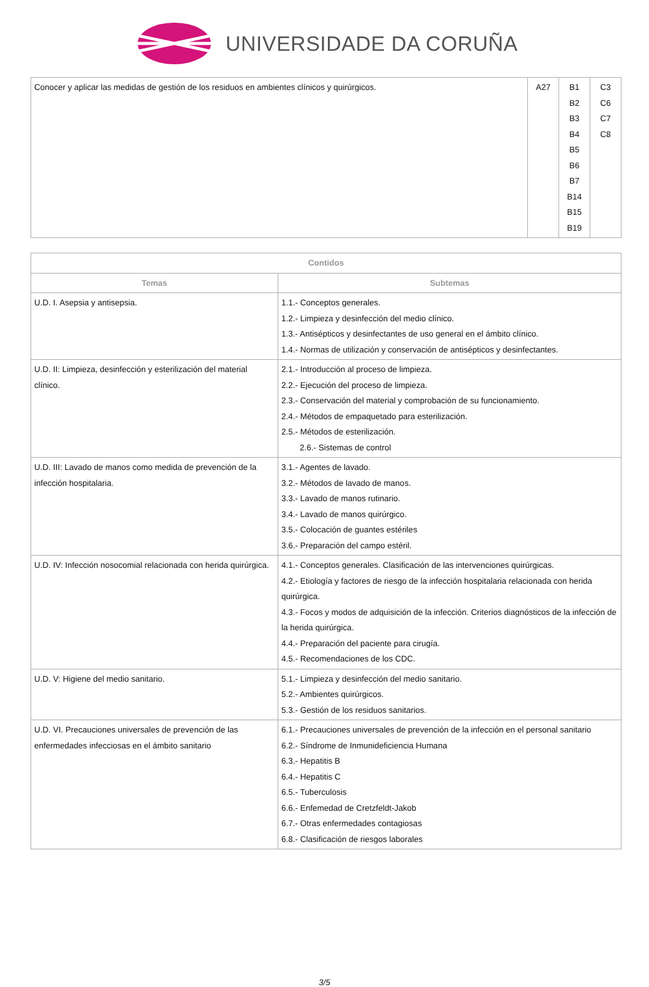UNIVERSIDADE DA CORUÑA
| Conocer y aplicar las medidas de gestión de los residuos en ambientes clínicos y quirúrgicos. | A27 | B1 B2 B3 B4 B5 B6 B7 B14 B15 B19 | C3 C6 C7 C8 |
| Contidos | |
| --- | --- |
| Temas | Subtemas |
| U.D. I. Asepsia y antisepsia. | 1.1.- Conceptos generales. 1.2.- Limpieza y desinfección del medio clínico. 1.3.- Antisépticos y desinfectantes de uso general en el ámbito clínico. 1.4.- Normas de utilización y conservación de antisépticos y desinfectantes. |
| U.D. II: Limpieza, desinfección y esterilización del material clínico. | 2.1.- Introducción al proceso de limpieza. 2.2.- Ejecución del proceso de limpieza. 2.3.- Conservación del material y comprobación de su funcionamiento. 2.4.- Métodos de empaquetado para esterilización. 2.5.- Métodos de esterilización. 2.6.- Sistemas de control |
| U.D. III: Lavado de manos como medida de prevención de la infección hospitalaria. | 3.1.- Agentes de lavado. 3.2.- Métodos de lavado de manos. 3.3.- Lavado de manos rutinario. 3.4.- Lavado de manos quirúrgico. 3.5.- Colocación de guantes estériles 3.6.- Preparación del campo estéril. |
| U.D. IV: Infección nosocomial relacionada con herida quirúrgica. | 4.1.- Conceptos generales. Clasificación de las intervenciones quirúrgicas. 4.2.- Etiología y factores de riesgo de la infección hospitalaria relacionada con herida quirúrgica. 4.3.- Focos y modos de adquisición de la infección. Criterios diagnósticos de la infección de la herida quirúrgica. 4.4.- Preparación del paciente para cirugía. 4.5.- Recomendaciones de los CDC. |
| U.D. V: Higiene del medio sanitario. | 5.1.- Limpieza y desinfección del medio sanitario. 5.2.- Ambientes quirúrgicos. 5.3.- Gestión de los residuos sanitarios. |
| U.D. VI. Precauciones universales de prevención de las enfermedades infecciosas en el ámbito sanitario | 6.1.- Precauciones universales de prevención de la infección en el personal sanitario 6.2.- Síndrome de Inmunideficiencia Humana 6.3.- Hepatitis B 6.4.- Hepatitis C 6.5.- Tuberculosis 6.6.- Enfemedad de Cretzfeldt-Jakob 6.7.- Otras enfermedades contagiosas 6.8.- Clasificación de riesgos laborales |
3/5